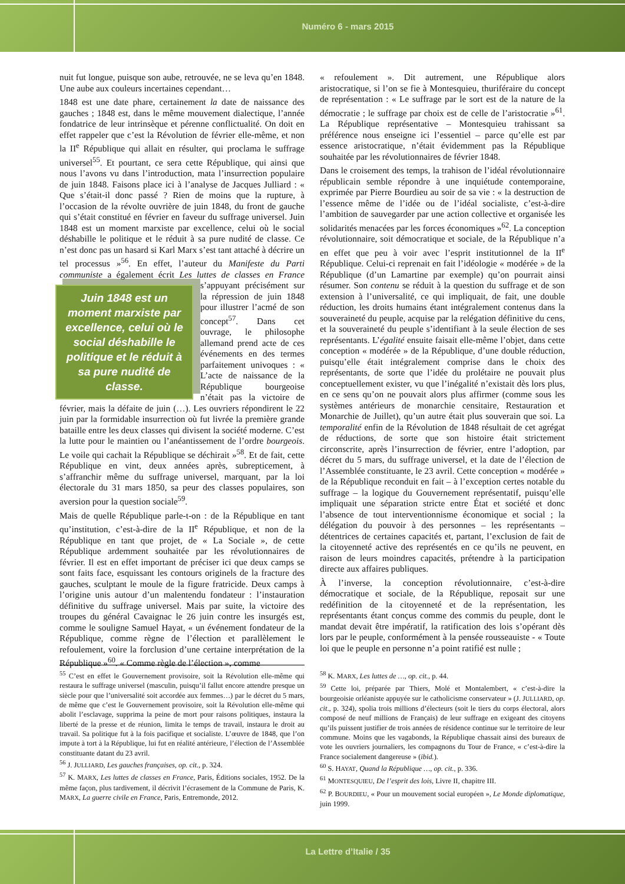Numéro 6 - mars 2015
nuit fut longue, puisque son aube, retrouvée, ne se leva qu’en 1848. Une aube aux couleurs incertaines cependant…
1848 est une date phare, certainement la date de naissance des gauches ; 1848 est, dans le même mouvement dialectique, l’année fondatrice de leur intrinsèque et pérenne conflictualité. On doit en effet rappeler que c’est la Révolution de février elle-même, et non la II<sup>e</sup> République qui allait en résulter, qui proclama le suffrage universel<sup>55</sup>. Et pourtant, ce sera cette République, qui ainsi que nous l’avons vu dans l’introduction, mata l’insurrection populaire de juin 1848. Faisons place ici à l’analyse de Jacques Julliard : « Que s’était-il donc passé ? Rien de moins que la rupture, à l’occasion de la révolte ouvrière de juin 1848, du front de gauche qui s’était constitué en février en faveur du suffrage universel. Juin 1848 est un moment marxiste par excellence, celui où le social déshabille le politique et le réduit à sa pure nudité de classe. Ce n’est donc pas un hasard si Karl Marx s’est tant attaché à décrire un tel processus »<sup>56</sup>. En effet, l’auteur du Manifeste du Parti communiste a également écrit Les luttes de classes en France Juin 1848 est un moment marxiste par excellence, celui où le social déshabille le politique et le réduit à sa pure nudité de classe. s’appuyant précisément sur la répression de juin 1848 pour illustrer l’acmé de son concept<sup>57</sup>. Dans cet ouvrage, le philosophe allemand prend acte de ces événements en des termes parfaitement univoques : « L’acte de naissance de la République bourgeoise n’était pas la victoire de février, mais la défaite de juin (…). Les ouvriers répondirent le 22 juin par la formidable insurrection où fut livrée la première grande bataille entre les deux classes qui divisent la société moderne. C’est la lutte pour le maintien ou l’anéantissement de l’ordre bourgeois. Le voile qui cachait la République se déchirait »<sup>58</sup>. Et de fait, cette République en vint, deux années après, subrepticement, à s’affranchir même du suffrage universel, marquant, par la loi électorale du 31 mars 1850, sa peur des classes populaires, son aversion pour la question sociale<sup>59</sup>.
Mais de quelle République parle-t-on : de la République en tant qu’institution, c’est-à-dire de la II<sup>e</sup> République, et non de la République en tant que projet, de « La Sociale », de cette République ardemment souhaitée par les révolutionnaires de février. Il est en effet important de préciser ici que deux camps se sont faits face, esquissant les contours originels de la fracture des gauches, sculptant le moule de la figure fratricide. Deux camps à l’origine unis autour d’un malentendu fondateur : l’instauration définitive du suffrage universel. Mais par suite, la victoire des troupes du général Cavaignac le 26 juin contre les insurgés est, comme le souligne Samuel Hayat, « un événement fondateur de la République, comme règne de l’élection et parallèlement le refoulement, voire la forclusion d’une certaine interprétation de la République »<sup>60</sup>. « Comme règle de l’élection », comme
« refoulement ». Dit autrement, une République alors aristocratique, si l’on se fie à Montesquieu, thuriféraire du concept de représentation : « Le suffrage par le sort est de la nature de la démocratie ; le suffrage par choix est de celle de l’aristocratie »<sup>61</sup>. La République représentative – Montesquieu trahissant sa préférence nous enseigne ici l’essentiel – parce qu’elle est par essence aristocratique, n’était évidemment pas la République souhaitée par les révolutionnaires de février 1848.
Dans le croisement des temps, la trahison de l’idéal révolutionnaire républicain semble répondre à une inquiétude contemporaine, exprimée par Pierre Bourdieu au soir de sa vie : « la destruction de l’essence même de l’idée ou de l’idéal socialiste, c’est-à-dire l’ambition de sauvegarder par une action collective et organisée les solidarités menacées par les forces économiques »<sup>62</sup>. La conception révolutionnaire, soit démocratique et sociale, de la République n’a en effet que peu à voir avec l’esprit institutionnel de la II<sup>e</sup> République. Celui-ci reprenait en fait l’idéologie « modérée » de la République (d’un Lamartine par exemple) qu’on pourrait ainsi résumer. Son contenu se réduit à la question du suffrage et de son extension à l’universalité, ce qui impliquait, de fait, une double réduction, les droits humains étant intégralement contenus dans la souveraineté du peuple, acquise par la relégation définitive du cens, et la souveraineté du peuple s’identifiant à la seule élection de ses représentants. L’égalité ensuite faisait elle-même l’objet, dans cette conception « modérée » de la République, d’une double réduction, puisqu’elle était intégralement comprise dans le choix des représentants, de sorte que l’idée du prolétaire ne pouvait plus conceptuellement exister, vu que l’inégalité n’existait dès lors plus, en ce sens qu’on ne pouvait alors plus affirmer (comme sous les systèmes antérieurs de monarchie censitaire, Restauration et Monarchie de Juillet), qu’un autre était plus souverain que soi. La temporalité enfin de la Révolution de 1848 résultait de cet agrégat de réductions, de sorte que son histoire était strictement circonscrite, après l’insurrection de février, entre l’adoption, par décret du 5 mars, du suffrage universel, et la date de l’élection de l’Assemblée constituante, le 23 avril. Cette conception « modérée » de la République reconduit en fait – à l’exception certes notable du suffrage – la logique du Gouvernement représentatif, puisqu’elle impliquait une séparation stricte entre État et société et donc l’absence de tout interventionnisme économique et social ; la délégation du pouvoir à des personnes – les représentants – détentrices de certaines capacités et, partant, l’exclusion de fait de la citoyenneté active des représentés en ce qu’ils ne peuvent, en raison de leurs moindres capacités, prétendre à la participation directe aux affaires publiques.
À l’inverse, la conception révolutionnaire, c’est-à-dire démocratique et sociale, de la République, reposait sur une redéfinition de la citoyenneté et de la représentation, les représentants étant conçus comme des commis du peuple, dont le mandat devait être impératif, la ratification des lois s’opérant dès lors par le peuple, conformément à la pensée rousseauiste - « Toute loi que le peuple en personne n’a point ratifié est nulle ;
<sup>55</sup> C’est en effet le Gouvernement provisoire, soit la Révolution elle-même qui restaura le suffrage universel (masculin, puisqu’il fallut encore attendre presque un siècle pour que l’universalité soit accordée aux femmes…) par le décret du 5 mars, de même que c’est le Gouvernement provisoire, soit la Révolution elle-même qui abolit l’esclavage, supprima la peine de mort pour raisons politiques, instaura la liberté de la presse et de réunion, limita le temps de travail, instaura le droit au travail. Sa politique fut à la fois pacifique et socialiste. L’œuvre de 1848, que l’on impute à tort à la République, lui fut en réalité antérieure, l’élection de l’Assemblée constituante datant du 23 avril.
<sup>56</sup> J. JULLIARD, Les gauches françaises, op. cit., p. 324.
<sup>57</sup> K. MARX, Les luttes de classes en France, Paris, Éditions sociales, 1952. De la même façon, plus tardivement, il décrivit l’écrasement de la Commune de Paris, K. MARX, La guerre civile en France, Paris, Entremonde, 2012.
<sup>58</sup> K. MARX, Les luttes de …, op. cit., p. 44.
<sup>59</sup> Cette loi, préparée par Thiers, Molé et Montalembert, « c’est-à-dire la bourgeoisie orléaniste appuyée sur le catholicisme conservateur » (J. JULLIARD, op. cit., p. 324), spolia trois millions d’électeurs (soit le tiers du corps électoral, alors composé de neuf millions de Français) de leur suffrage en exigeant des citoyens qu’ils puissent justifier de trois années de résidence continue sur le territoire de leur commune. Moins que les vagabonds, la République chassait ainsi des bureaux de vote les ouvriers journaliers, les compagnons du Tour de France, « c’est-à-dire la France socialement dangereuse » (ibid.).
<sup>60</sup> S. HAYAT, Quand la République …, op. cit., p. 336.
<sup>61</sup> MONTESQUIEU, De l’esprit des lois, Livre II, chapitre III.
<sup>62</sup> P. BOURDIEU, « Pour un mouvement social européen », Le Monde diplomatique, juin 1999.
La Lettre d’Italie / 35